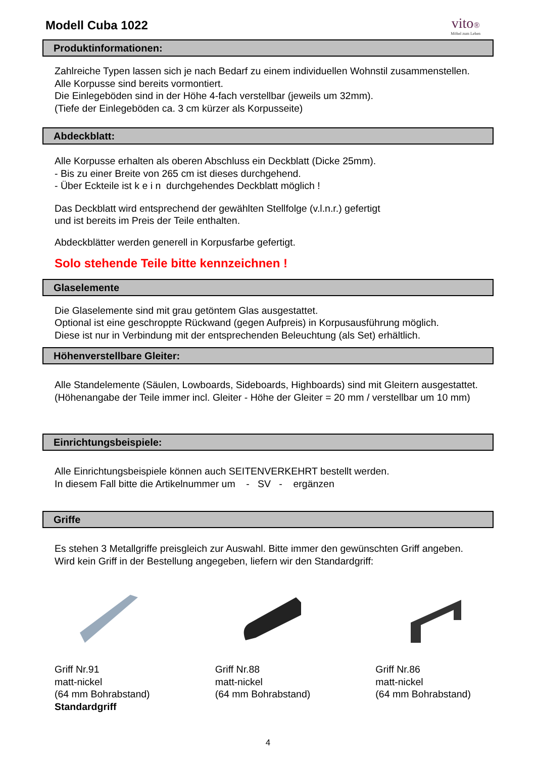Modell Cuba 1022
vito®
Möbel zum Leben
Produktinformationen:
Zahlreiche Typen lassen sich je nach Bedarf zu einem individuellen Wohnstil zusammenstellen.
Alle Korpusse sind bereits vormontiert.
Die Einlegeböden sind in der Höhe 4-fach verstellbar (jeweils um 32mm).
(Tiefe der Einlegeböden ca. 3 cm kürzer als Korpusseite)
Abdeckblatt:
Alle Korpusse erhalten als oberen Abschluss ein Deckblatt (Dicke 25mm).
- Bis zu einer Breite von 265 cm ist dieses durchgehend.
- Über Eckteile ist k e i n durchgehendes Deckblatt möglich !
Das Deckblatt wird entsprechend der gewählten Stellfolge (v.l.n.r.) gefertigt
und ist bereits im Preis der Teile enthalten.
Abdeckblätter werden generell in Korpusfarbe gefertigt.
Solo stehende Teile bitte kennzeichnen !
Glaselemente
Die Glaselemente sind mit grau getöntem Glas ausgestattet.
Optional ist eine geschroppte Rückwand (gegen Aufpreis) in Korpusausführung möglich.
Diese ist nur in Verbindung mit der entsprechenden Beleuchtung (als Set) erhältlich.
Höhenverstellbare Gleiter:
Alle Standelemente (Säulen, Lowboards, Sideboards, Highboards) sind mit Gleitern ausgestattet.
(Höhenangabe der Teile immer incl. Gleiter - Höhe der Gleiter = 20 mm / verstellbar um 10 mm)
Einrichtungsbeispiele:
Alle Einrichtungsbeispiele können auch SEITENVERKEHRT bestellt werden.
In diesem Fall bitte die Artikelnummer um - SV - ergänzen
Griffe
Es stehen 3 Metallgriffe preisgleich zur Auswahl. Bitte immer den gewünschten Griff angeben.
Wird kein Griff in der Bestellung angegeben, liefern wir den Standardgriff:
Griff Nr.91
matt-nickel
(64 mm Bohrabstand)
Standardgriff
Griff Nr.88
matt-nickel
(64 mm Bohrabstand)
Griff Nr.86
matt-nickel
(64 mm Bohrabstand)
4